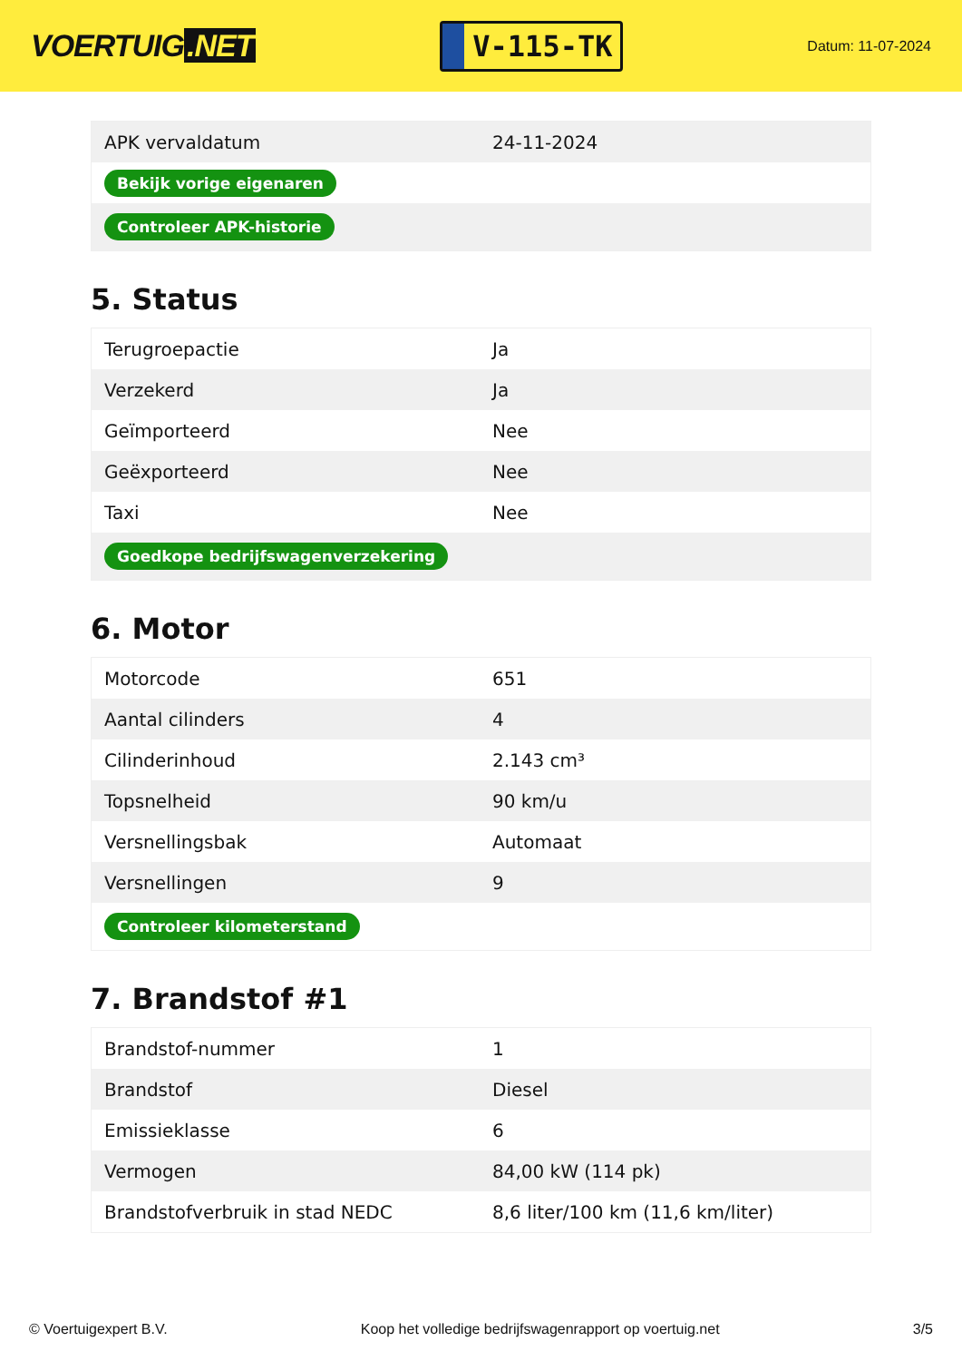VOERTUIG.NET
V-115-TK
Datum: 11-07-2024
| APK vervaldatum | 24-11-2024 |
| Bekijk vorige eigenaren | |
| Controleer APK-historie | |
5. Status
| Terugroepactie | Ja |
| Verzekerd | Ja |
| Geïmporteerd | Nee |
| Geëxporteerd | Nee |
| Taxi | Nee |
| Goedkope bedrijfswagenverzekering | |
6. Motor
| Motorcode | 651 |
| Aantal cilinders | 4 |
| Cilinderinhoud | 2.143 cm³ |
| Topsnelheid | 90 km/u |
| Versnellingsbak | Automaat |
| Versnellingen | 9 |
| Controleer kilometerstand | |
7. Brandstof #1
| Brandstof-nummer | 1 |
| Brandstof | Diesel |
| Emissieklasse | 6 |
| Vermogen | 84,00 kW (114 pk) |
| Brandstofverbruik in stad NEDC | 8,6 liter/100 km (11,6 km/liter) |
© Voertuigexpert B.V. Koop het volledige bedrijfswagenrapport op voertuig.net 3/5